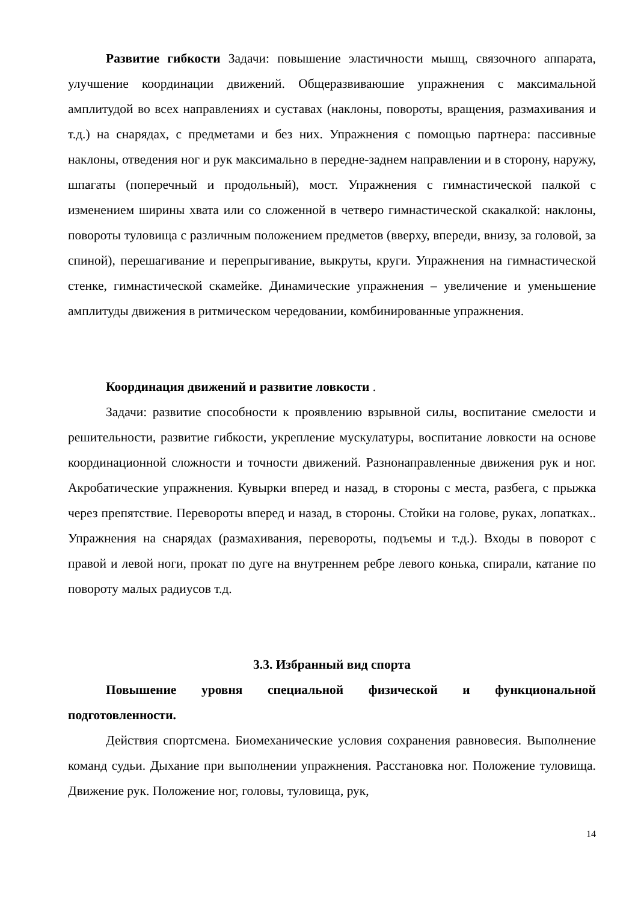Развитие гибкости Задачи: повышение эластичности мышц, связочного аппарата, улучшение координации движений. Общеразвиваюшие упражнения с максимальной амплитудой во всех направлениях и суставах (наклоны, повороты, вращения, размахивания и т.д.) на снарядах, с предметами и без них. Упражнения с помощью партнера: пассивные наклоны, отведения ног и рук максимально в передне-заднем направлении и в сторону, наружу, шпагаты (поперечный и продольный), мост. Упражнения с гимнастической палкой с изменением ширины хвата или со сложенной в четверо гимнастической скакалкой: наклоны, повороты туловища с различным положением предметов (вверху, впереди, внизу, за головой, за спиной), перешагивание и перепрыгивание, выкруты, круги. Упражнения на гимнастической стенке, гимнастической скамейке. Динамические упражнения – увеличение и уменьшение амплитуды движения в ритмическом чередовании, комбинированные упражнения.
Координация движений и развитие ловкости .
Задачи: развитие способности к проявлению взрывной силы, воспитание смелости и решительности, развитие гибкости, укрепление мускулатуры, воспитание ловкости на основе координационной сложности и точности движений. Разнонаправленные движения рук и ног. Акробатические упражнения. Кувырки вперед и назад, в стороны с места, разбега, с прыжка через препятствие. Перевороты вперед и назад, в стороны. Стойки на голове, руках, лопатках.. Упражнения на снарядах (размахивания, перевороты, подъемы и т.д.). Входы в поворот с правой и левой ноги, прокат по дуге на внутреннем ребре левого конька, спирали, катание по повороту малых радиусов т.д.
3.3. Избранный вид спорта
Повышение уровня специальной физической и функциональной подготовленности.
Действия спортсмена. Биомеханические условия сохранения равновесия. Выполнение команд судьи. Дыхание при выполнении упражнения. Расстановка ног. Положение туловища. Движение рук. Положение ног, головы, туловища, рук,
14